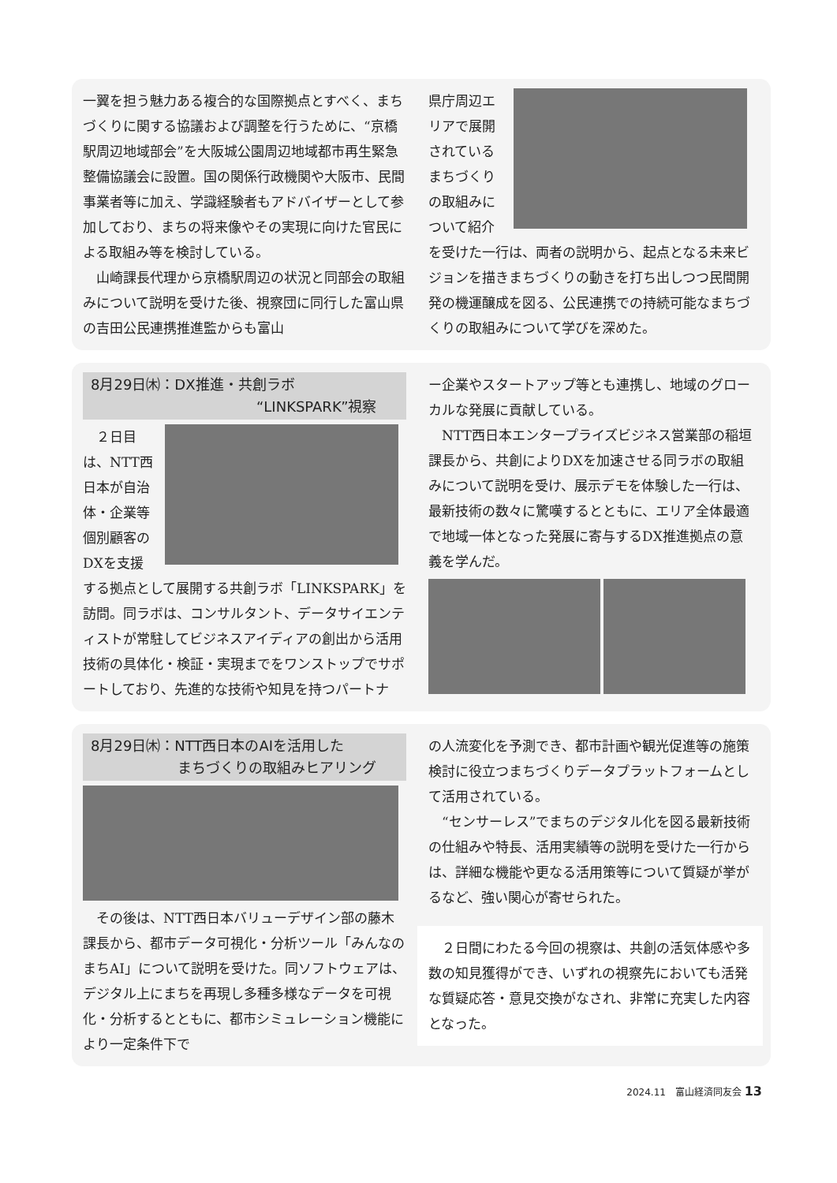一翼を担う魅力ある複合的な国際拠点とすべく、まちづくりに関する協議および調整を行うために、“京橋駅周辺地域部会”を大阪城公園周辺地域都市再生緊急整備協議会に設置。国の関係行政機関や大阪市、民間事業者等に加え、学識経験者もアドバイザーとして参加しており、まちの将来像やその実現に向けた官民による取組み等を検討している。
　山崎課長代理から京橋駅周辺の状況と同部会の取組みについて説明を受けた後、視察団に同行した富山県の吉田公民連携推進監からも富山
県庁周辺エリアで展開されているまちづくりの取組みについて紹介
を受けた一行は、両者の説明から、起点となる未来ビジョンを描きまちづくりの動きを打ち出しつつ民間開発の機運醸成を図る、公民連携での持続可能なまちづくりの取組みについて学びを深めた。
8月29日㈭：DX推進・共創ラボ
“LINKSPARK”視察
　２日目は、NTT西日本が自治体・企業等個別顧客のDXを支援
する拠点として展開する共創ラボ「LINKSPARK」を訪問。同ラボは、コンサルタント、データサイエンティストが常駐してビジネスアイディアの創出から活用技術の具体化・検証・実現までをワンストップでサポートしており、先進的な技術や知見を持つパートナ
ー企業やスタートアップ等とも連携し、地域のグローカルな発展に貢献している。
　NTT西日本エンタープライズビジネス営業部の稲垣課長から、共創によりDXを加速させる同ラボの取組みについて説明を受け、展示デモを体験した一行は、最新技術の数々に驚嘆するとともに、エリア全体最適で地域一体となった発展に寄与するDX推進拠点の意義を学んだ。
8月29日㈭：NTT西日本のAIを活用した
まちづくりの取組みヒアリング
　その後は、NTT西日本バリューデザイン部の藤木課長から、都市データ可視化・分析ツール「みんなのまちAI」について説明を受けた。同ソフトウェアは、デジタル上にまちを再現し多種多様なデータを可視化・分析するとともに、都市シミュレーション機能により一定条件下で
の人流変化を予測でき、都市計画や観光促進等の施策検討に役立つまちづくりデータプラットフォームとして活用されている。
　“センサーレス”でまちのデジタル化を図る最新技術の仕組みや特長、活用実績等の説明を受けた一行からは、詳細な機能や更なる活用策等について質疑が挙がるなど、強い関心が寄せられた。
　２日間にわたる今回の視察は、共創の活気体感や多数の知見獲得ができ、いずれの視察先においても活発な質疑応答・意見交換がなされ、非常に充実した内容となった。
2024.11　富山経済同友会 13